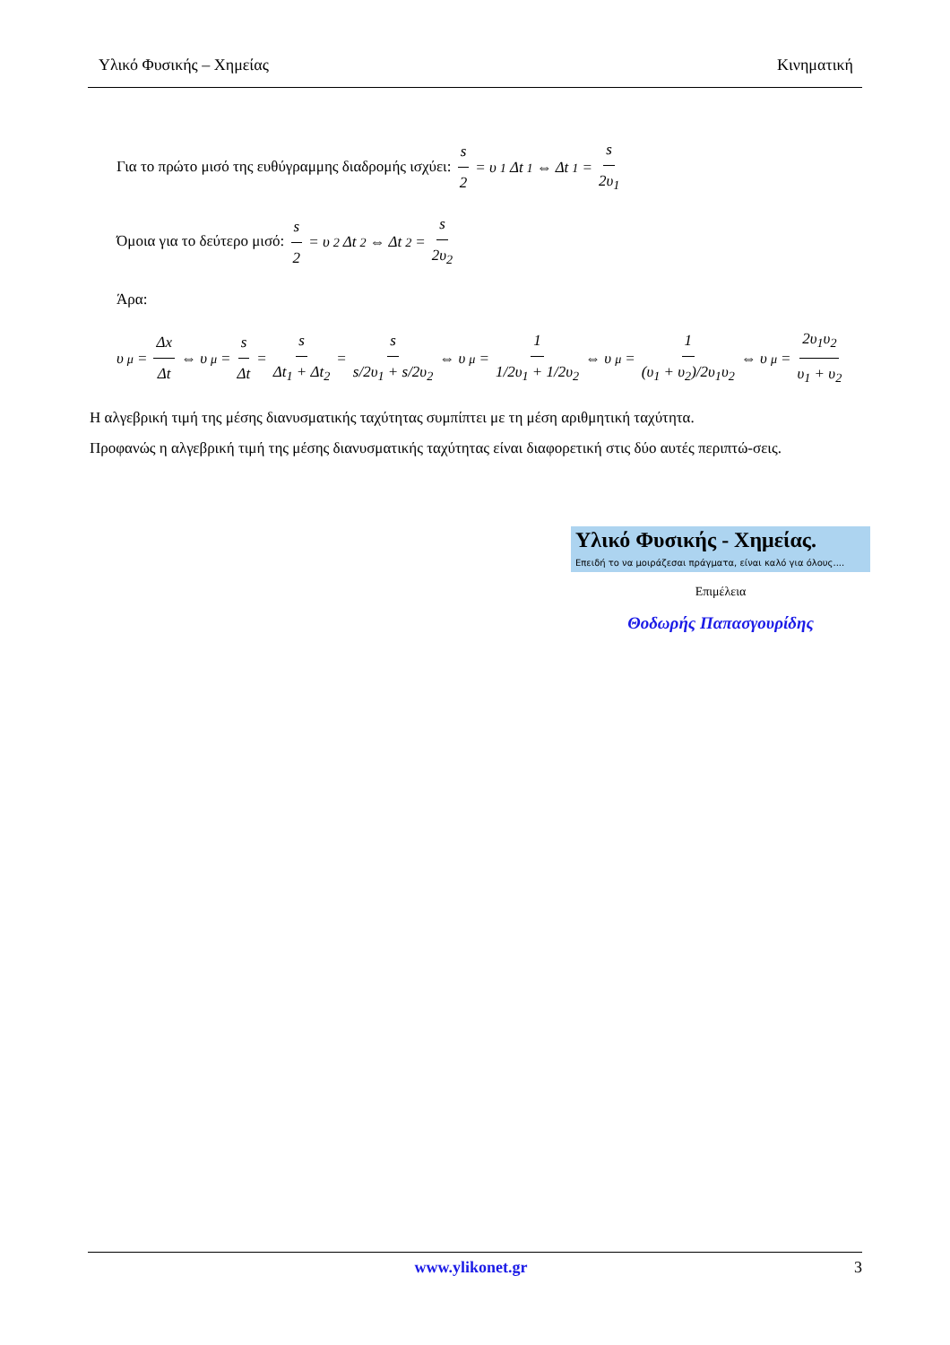Υλικό Φυσικής – Χημείας Κινηματική
Για το πρώτο μισό της ευθύγραμμης διαδρομής ισχύει: s 2 = υ<sub>1</sub>Δt<sub>1</sub> ⇔ Δt<sub>1</sub> = s 2υ<sub>1</sub>
Όμοια για το δεύτερο μισό: s 2 = υ<sub>2</sub>Δt<sub>2</sub> ⇔ Δt<sub>2</sub> = s 2υ<sub>2</sub>
Άρα:
υ<sub>μ</sub> = Δx Δt ⇔ υ<sub>μ</sub> = s Δt = s Δt<sub>1</sub> + Δt<sub>2</sub> = s s/2υ<sub>1</sub> + s/2υ<sub>2</sub> ⇔ υ<sub>μ</sub> = 1 1/2υ<sub>1</sub> + 1/2υ<sub>2</sub> ⇔ υ<sub>μ</sub> = 1 (υ<sub>1</sub> + υ<sub>2</sub>)/2υ<sub>1</sub>υ<sub>2</sub> ⇔ υ<sub>μ</sub> = 2υ<sub>1</sub>υ<sub>2</sub> υ<sub>1</sub> + υ<sub>2</sub>
Η αλγεβρική τιμή της μέσης διανυσματικής ταχύτητας συμπίπτει με τη μέση αριθμητική ταχύτητα.
Προφανώς η αλγεβρική τιμή της μέσης διανυσματικής ταχύτητας είναι διαφορετική στις δύο αυτές περιπτώ-σεις.
Υλικό Φυσικής - Χημείας.
Επειδή το να μοιράζεσαι πράγματα, είναι καλό για όλους....
Επιμέλεια
Θοδωρής Παπασγουρίδης
www.ylikonet.gr 3